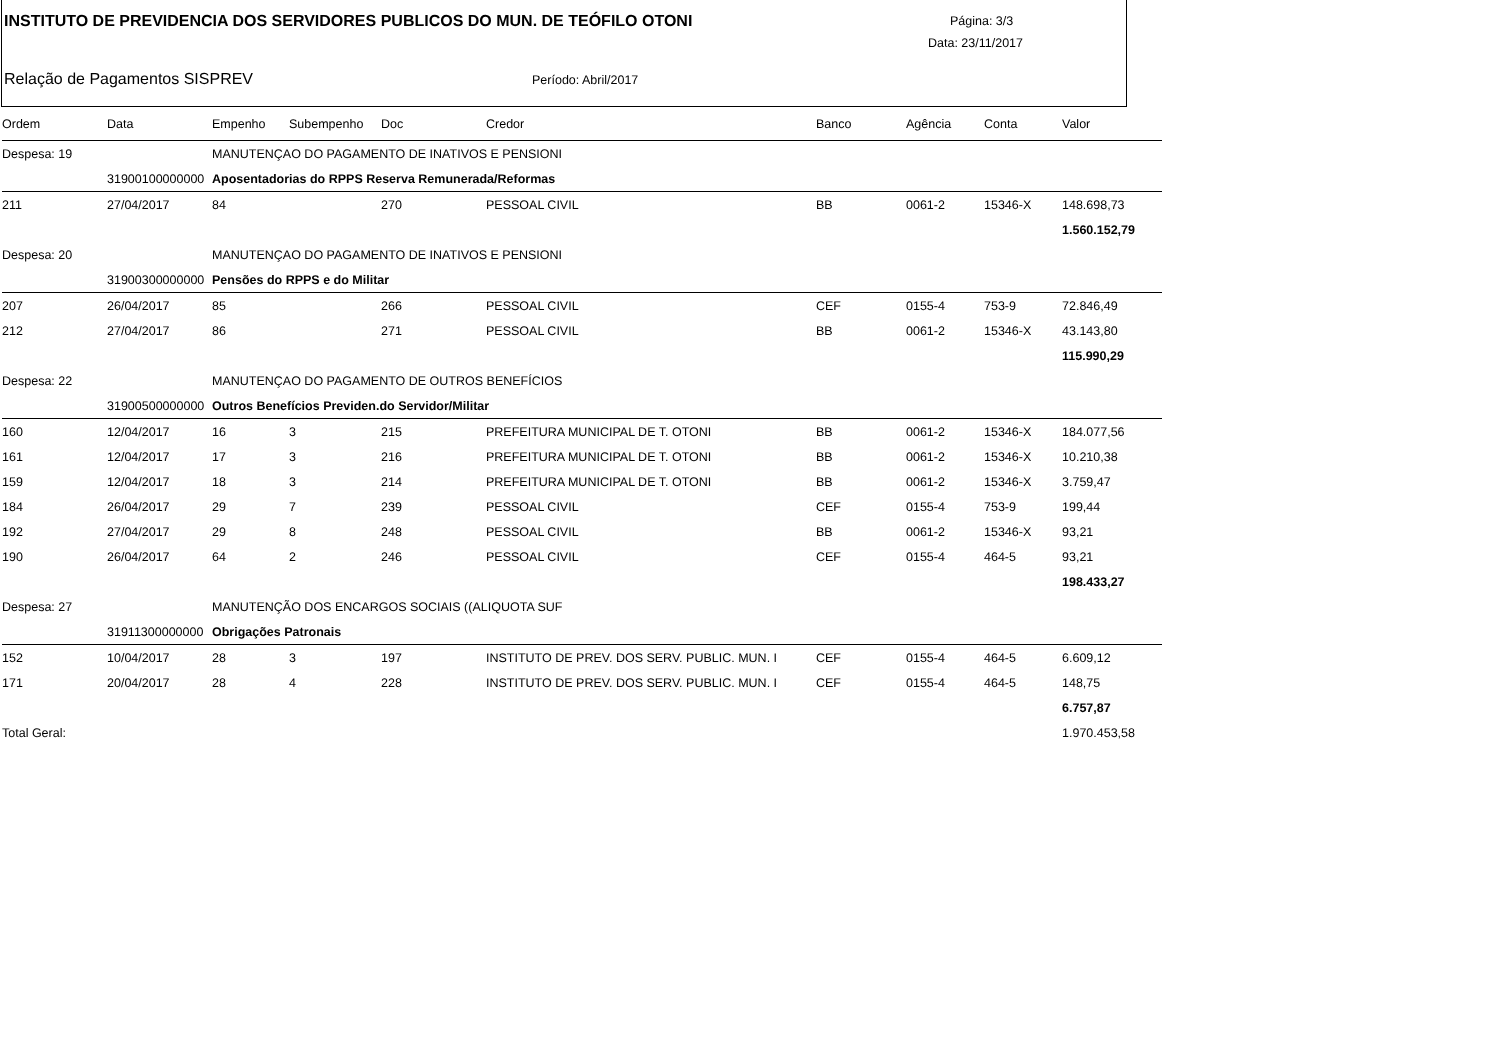INSTITUTO DE PREVIDENCIA DOS SERVIDORES PUBLICOS DO MUN. DE TEÓFILO OTONI
Página: 3/3
Data: 23/11/2017
Relação de Pagamentos SISPREV Período: Abril/2017
| Ordem | Data | Empenho | Subempenho | Doc | Credor | Banco | Agência | Conta | Valor |
| --- | --- | --- | --- | --- | --- | --- | --- | --- | --- |
| Despesa: 19 | | MANUTENÇAO DO PAGAMENTO DE INATIVOS E PENSIONI | | | | | | | |
| | 31900100000000 | Aposentadorias do RPPS Reserva Remunerada/Reformas | | | | | | | |
| 211 | 27/04/2017 | 84 | | 270 | PESSOAL CIVIL | BB | 0061-2 | 15346-X | 148.698,73 |
| | | | | | | | | | 1.560.152,79 |
| Despesa: 20 | | MANUTENÇAO DO PAGAMENTO DE INATIVOS E PENSIONI | | | | | | | |
| | 31900300000000 | Pensões do RPPS e do Militar | | | | | | | |
| 207 | 26/04/2017 | 85 | | 266 | PESSOAL CIVIL | CEF | 0155-4 | 753-9 | 72.846,49 |
| 212 | 27/04/2017 | 86 | | 271 | PESSOAL CIVIL | BB | 0061-2 | 15346-X | 43.143,80 |
| | | | | | | | | | 115.990,29 |
| Despesa: 22 | | MANUTENÇAO DO PAGAMENTO DE OUTROS BENEFÍCIOS | | | | | | | |
| | 31900500000000 | Outros Benefícios Previden.do Servidor/Militar | | | | | | | |
| 160 | 12/04/2017 | 16 | 3 | 215 | PREFEITURA MUNICIPAL DE T. OTONI | BB | 0061-2 | 15346-X | 184.077,56 |
| 161 | 12/04/2017 | 17 | 3 | 216 | PREFEITURA MUNICIPAL DE T. OTONI | BB | 0061-2 | 15346-X | 10.210,38 |
| 159 | 12/04/2017 | 18 | 3 | 214 | PREFEITURA MUNICIPAL DE T. OTONI | BB | 0061-2 | 15346-X | 3.759,47 |
| 184 | 26/04/2017 | 29 | 7 | 239 | PESSOAL CIVIL | CEF | 0155-4 | 753-9 | 199,44 |
| 192 | 27/04/2017 | 29 | 8 | 248 | PESSOAL CIVIL | BB | 0061-2 | 15346-X | 93,21 |
| 190 | 26/04/2017 | 64 | 2 | 246 | PESSOAL CIVIL | CEF | 0155-4 | 464-5 | 93,21 |
| | | | | | | | | | 198.433,27 |
| Despesa: 27 | | MANUTENÇÃO DOS ENCARGOS SOCIAIS ((ALIQUOTA SUF | | | | | | | |
| | 31911300000000 | Obrigações Patronais | | | | | | | |
| 152 | 10/04/2017 | 28 | 3 | 197 | INSTITUTO DE PREV. DOS SERV. PUBLIC. MUN. I | CEF | 0155-4 | 464-5 | 6.609,12 |
| 171 | 20/04/2017 | 28 | 4 | 228 | INSTITUTO DE PREV. DOS SERV. PUBLIC. MUN. I | CEF | 0155-4 | 464-5 | 148,75 |
| | | | | | | | | | 6.757,87 |
| Total Geral: | | | | | | | | | 1.970.453,58 |